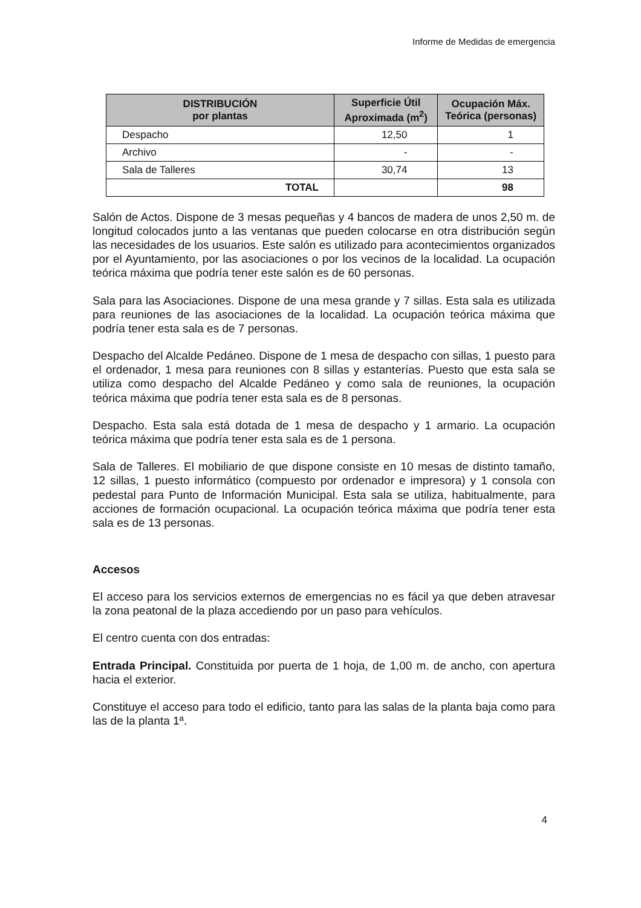Informe de Medidas de emergencia
| DISTRIBUCIÓN por plantas | Superficie Útil Aproximada (m<sup>2</sup>) | Ocupación Máx. Teórica (personas) |
| --- | --- | --- |
| Despacho | 12,50 | 1 |
| Archivo | - | - |
| Sala de Talleres | 30,74 | 13 |
| TOTAL | | 98 |
Salón de Actos. Dispone de 3 mesas pequeñas y 4 bancos de madera de unos 2,50 m. de longitud colocados junto a las ventanas que pueden colocarse en otra distribución según las necesidades de los usuarios. Este salón es utilizado para acontecimientos organizados por el Ayuntamiento, por las asociaciones o por los vecinos de la localidad. La ocupación teórica máxima que podría tener este salón es de 60 personas.
Sala para las Asociaciones. Dispone de una mesa grande y 7 sillas. Esta sala es utilizada para reuniones de las asociaciones de la localidad. La ocupación teórica máxima que podría tener esta sala es de 7 personas.
Despacho del Alcalde Pedáneo. Dispone de 1 mesa de despacho con sillas, 1 puesto para el ordenador, 1 mesa para reuniones con 8 sillas y estanterías. Puesto que esta sala se utiliza como despacho del Alcalde Pedáneo y como sala de reuniones, la ocupación teórica máxima que podría tener esta sala es de 8 personas.
Despacho. Esta sala está dotada de 1 mesa de despacho y 1 armario. La ocupación teórica máxima que podría tener esta sala es de 1 persona.
Sala de Talleres. El mobiliario de que dispone consiste en 10 mesas de distinto tamaño, 12 sillas, 1 puesto informático (compuesto por ordenador e impresora) y 1 consola con pedestal para Punto de Información Municipal. Esta sala se utiliza, habitualmente, para acciones de formación ocupacional. La ocupación teórica máxima que podría tener esta sala es de 13 personas.
Accesos
El acceso para los servicios externos de emergencias no es fácil ya que deben atravesar la zona peatonal de la plaza accediendo por un paso para vehículos.
El centro cuenta con dos entradas:
Entrada Principal. Constituida por puerta de 1 hoja, de 1,00 m. de ancho, con apertura hacia el exterior.
Constituye el acceso para todo el edificio, tanto para las salas de la planta baja como para las de la planta 1ª.
4